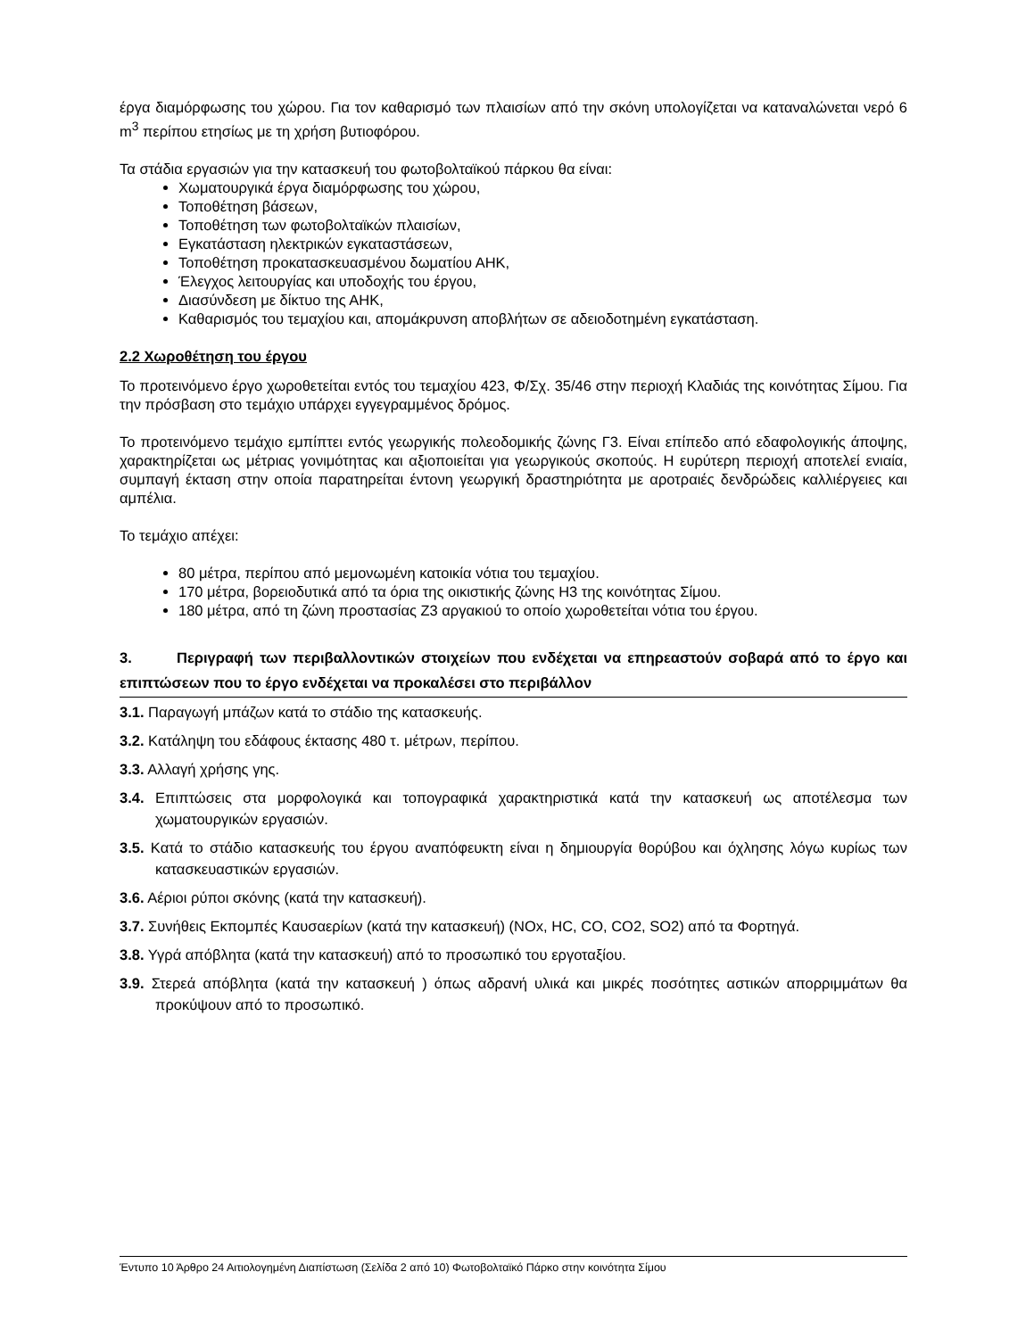έργα διαμόρφωσης του χώρου. Για τον καθαρισμό των πλαισίων από την σκόνη υπολογίζεται να καταναλώνεται νερό 6 m<sup>3</sup> περίπου ετησίως με τη χρήση βυτιοφόρου.
Τα στάδια εργασιών για την κατασκευή του φωτοβολταϊκού πάρκου θα είναι:
Χωματουργικά έργα διαμόρφωσης του χώρου,
Τοποθέτηση βάσεων,
Τοποθέτηση των φωτοβολταϊκών πλαισίων,
Εγκατάσταση ηλεκτρικών εγκαταστάσεων,
Τοποθέτηση προκατασκευασμένου δωματίου ΑΗΚ,
Έλεγχος λειτουργίας και υποδοχής του έργου,
Διασύνδεση με δίκτυο της ΑΗΚ,
Καθαρισμός του τεμαχίου και, απομάκρυνση αποβλήτων σε αδειοδοτημένη εγκατάσταση.
2.2 Χωροθέτηση του έργου
Το προτεινόμενο έργο χωροθετείται εντός του τεμαχίου 423, Φ/Σχ. 35/46 στην περιοχή Κλαδιάς της κοινότητας Σίμου. Για την πρόσβαση στο τεμάχιο υπάρχει εγγεγραμμένος δρόμος.
Το προτεινόμενο τεμάχιο εμπίπτει εντός γεωργικής πολεοδομικής ζώνης Γ3. Είναι επίπεδο από εδαφολογικής άποψης, χαρακτηρίζεται ως μέτριας γονιμότητας και αξιοποιείται για γεωργικούς σκοπούς. Η ευρύτερη περιοχή αποτελεί ενιαία, συμπαγή έκταση στην οποία παρατηρείται έντονη γεωργική δραστηριότητα με αροτραιές δενδρώδεις καλλιέργειες και αμπέλια.
Το τεμάχιο απέχει:
80 μέτρα, περίπου από μεμονωμένη κατοικία νότια του τεμαχίου.
170 μέτρα, βορειοδυτικά από τα όρια της οικιστικής ζώνης Η3 της κοινότητας Σίμου.
180 μέτρα, από τη ζώνη προστασίας Ζ3 αργακιού το οποίο χωροθετείται νότια του έργου.
3. Περιγραφή των περιβαλλοντικών στοιχείων που ενδέχεται να επηρεαστούν σοβαρά από το έργο και επιπτώσεων που το έργο ενδέχεται να προκαλέσει στο περιβάλλον
3.1. Παραγωγή μπάζων κατά το στάδιο της κατασκευής.
3.2. Κατάληψη του εδάφους έκτασης 480 τ. μέτρων, περίπου.
3.3. Αλλαγή χρήσης γης.
3.4. Επιπτώσεις στα μορφολογικά και τοπογραφικά χαρακτηριστικά κατά την κατασκευή ως αποτέλεσμα των χωματουργικών εργασιών.
3.5. Κατά το στάδιο κατασκευής του έργου αναπόφευκτη είναι η δημιουργία θορύβου και όχλησης λόγω κυρίως των κατασκευαστικών εργασιών.
3.6. Αέριοι ρύποι σκόνης (κατά την κατασκευή).
3.7. Συνήθεις Εκπομπές Καυσαερίων (κατά την κατασκευή) (NOx, HC, CO, CO2, SO2) από τα Φορτηγά.
3.8. Υγρά απόβλητα (κατά την κατασκευή) από το προσωπικό του εργοταξίου.
3.9. Στερεά απόβλητα (κατά την κατασκευή ) όπως αδρανή υλικά και μικρές ποσότητες αστικών απορριμμάτων θα προκύψουν από το προσωπικό.
Έντυπο 10 Άρθρο 24 Αιτιολογημένη Διαπίστωση (Σελίδα 2 από 10) Φωτοβολταϊκό Πάρκο στην κοινότητα Σίμου